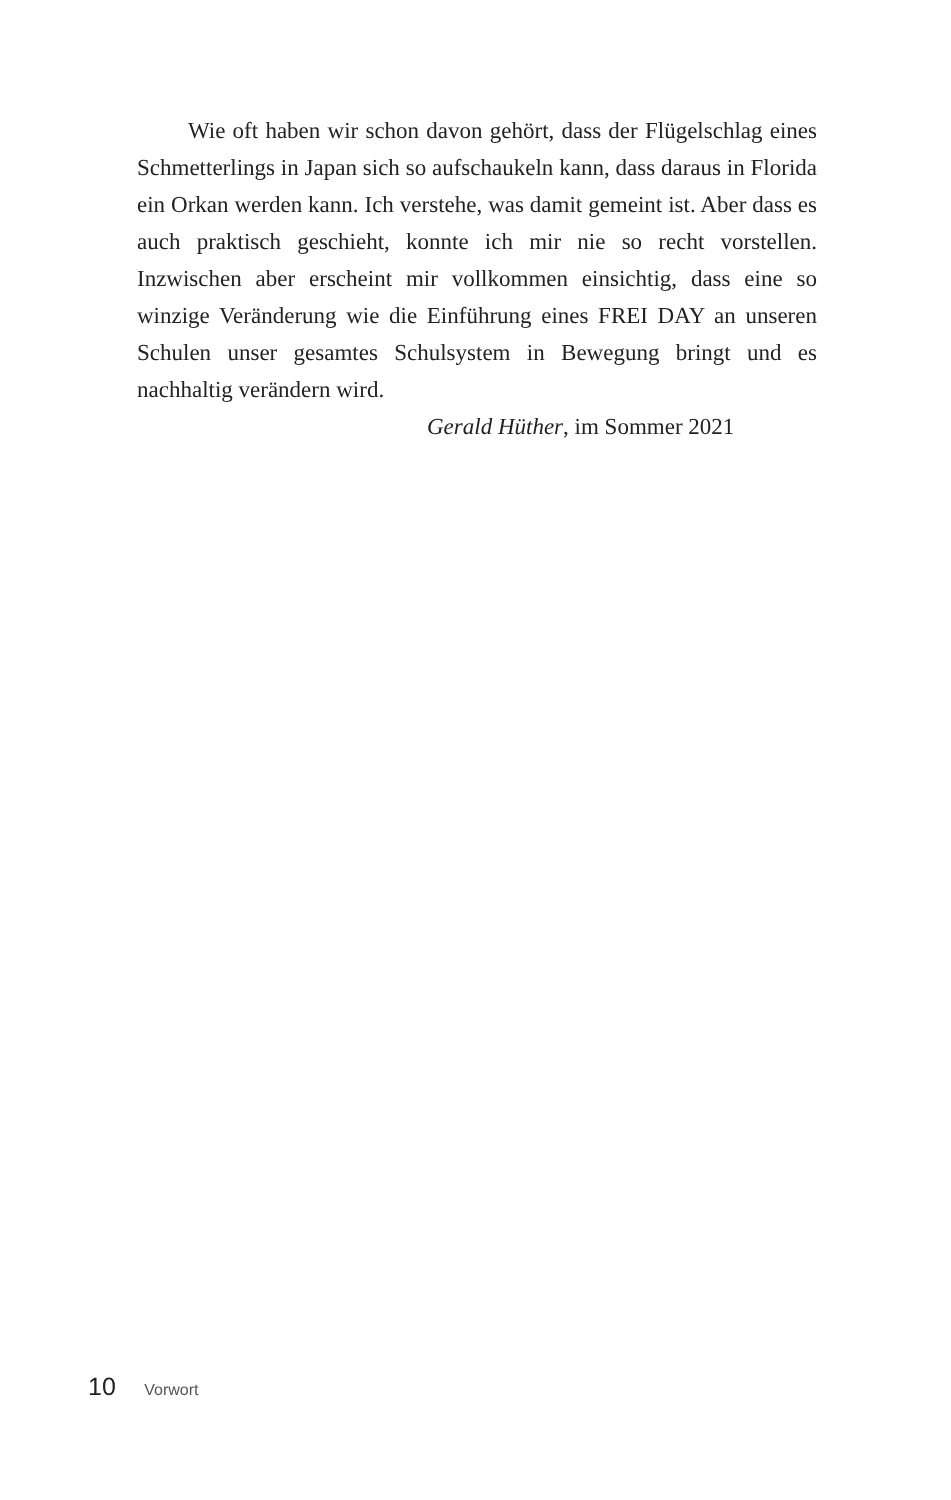Wie oft haben wir schon davon gehört, dass der Flügelschlag eines Schmetterlings in Japan sich so aufschaukeln kann, dass daraus in Florida ein Orkan werden kann. Ich verstehe, was damit gemeint ist. Aber dass es auch praktisch geschieht, konnte ich mir nie so recht vorstellen. Inzwischen aber erscheint mir vollkommen einsichtig, dass eine so winzige Veränderung wie die Einführung eines FREI DAY an unseren Schulen unser gesamtes Schulsystem in Bewegung bringt und es nachhaltig verändern wird.
Gerald Hüther, im Sommer 2021
10 Vorwort